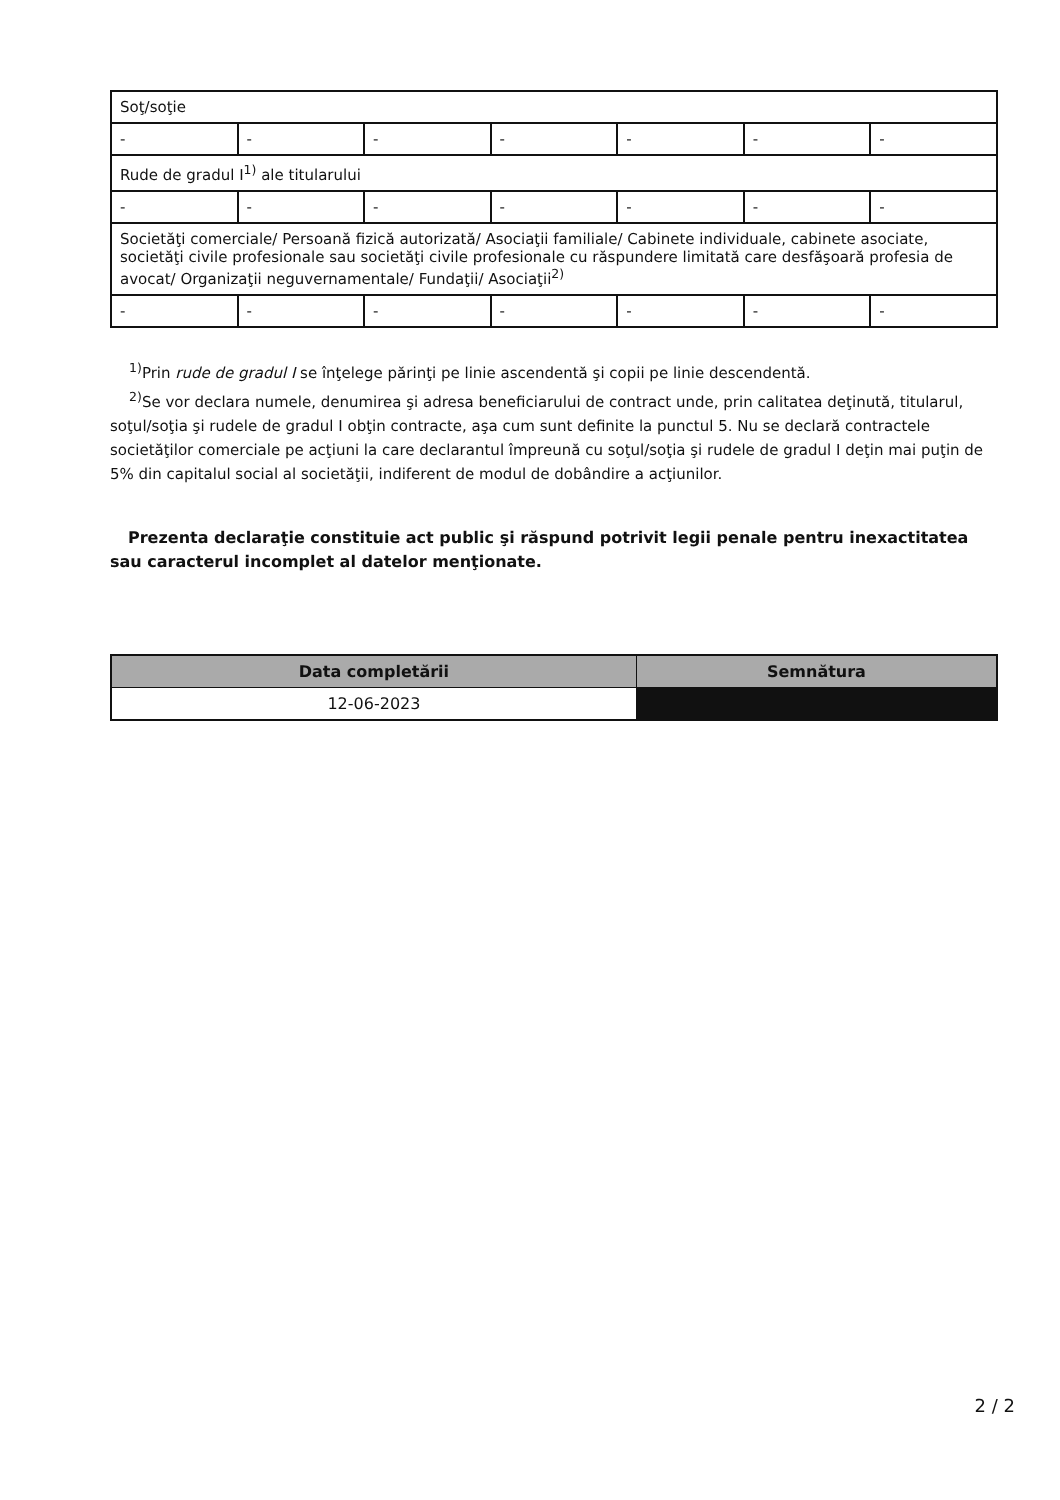| Soţ/soţie | | | | | | |
| - | - | - | - | - | - | - |
| Rude de gradul I<sup>1)</sup> ale titularului | | | | | | |
| - | - | - | - | - | - | - |
| Societăţi comerciale/ Persoană fizică autorizată/ Asociaţii familiale/ Cabinete individuale, cabinete asociate, societăţi civile profesionale sau societăţi civile profesionale cu răspundere limitată care desfăşoară profesia de avocat/ Organizaţii neguvernamentale/ Fundaţii/ Asociaţii<sup>2)</sup> | | | | | | |
| - | - | - | - | - | - | - |
<sup>1)</sup> Prin rude de gradul I se înţelege părinţi pe linie ascendentă şi copii pe linie descendentă.
<sup>2)</sup> Se vor declara numele, denumirea şi adresa beneficiarului de contract unde, prin calitatea deţinută, titularul, soţul/soţia şi rudele de gradul I obţin contracte, aşa cum sunt definite la punctul 5. Nu se declară contractele societăţilor comerciale pe acţiuni la care declarantul împreună cu soţul/soţia şi rudele de gradul I deţin mai puţin de 5% din capitalul social al societăţii, indiferent de modul de dobândire a acţiunilor.
Prezenta declaraţie constituie act public şi răspund potrivit legii penale pentru inexactitatea sau caracterul incomplet al datelor menţionate.
| Data completării | Semnătura |
| --- | --- |
| 12-06-2023 | |
2 / 2